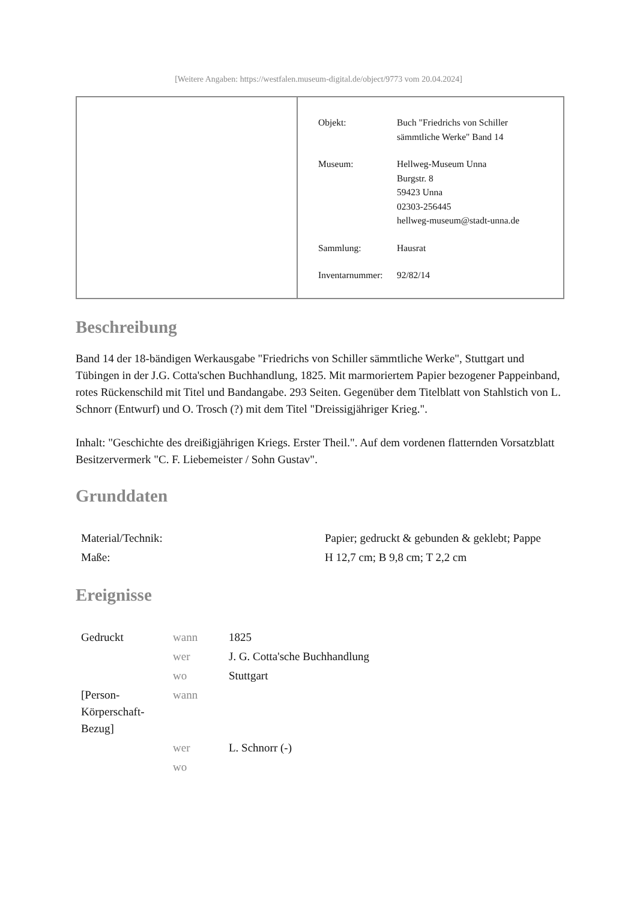[Weitere Angaben: https://westfalen.museum-digital.de/object/9773 vom 20.04.2024]
| Objekt: | Buch "Friedrichs von Schiller sämmtliche Werke" Band 14 |
| Museum: | Hellweg-Museum Unna Burgstr. 8 59423 Unna 02303-256445 hellweg-museum@stadt-unna.de |
| Sammlung: | Hausrat |
| Inventarnummer: | 92/82/14 |
Beschreibung
Band 14 der 18-bändigen Werkausgabe "Friedrichs von Schiller sämmtliche Werke", Stuttgart und Tübingen in der J.G. Cotta'schen Buchhandlung, 1825. Mit marmoriertem Papier bezogener Pappeinband, rotes Rückenschild mit Titel und Bandangabe. 293 Seiten. Gegenüber dem Titelblatt von Stahlstich von L. Schnorr (Entwurf) und O. Trosch (?) mit dem Titel "Dreissigjähriger Krieg.".
Inhalt: "Geschichte des dreißigjährigen Kriegs. Erster Theil.". Auf dem vordenen flatternden Vorsatzblatt Besitzervermerk "C. F. Liebemeister / Sohn Gustav".
Grunddaten
| Material/Technik: | Papier; gedruckt & gebunden & geklebt; Pappe |
| Maße: | H 12,7 cm; B 9,8 cm; T 2,2 cm |
Ereignisse
| Gedruckt | wann | 1825 |
| | wer | J. G. Cotta'sche Buchhandlung |
| | wo | Stuttgart |
| [Person-Körperschaft-Bezug] | wann | |
| | wer | L. Schnorr (-) |
| | wo | |